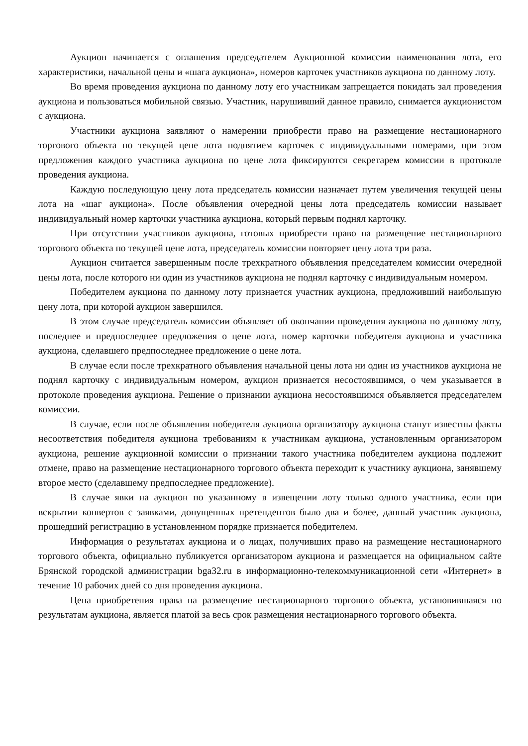Аукцион начинается с оглашения председателем Аукционной комиссии наименования лота, его характеристики, начальной цены и «шага аукциона», номеров карточек участников аукциона по данному лоту.
Во время проведения аукциона по данному лоту его участникам запрещается покидать зал проведения аукциона и пользоваться мобильной связью. Участник, нарушивший данное правило, снимается аукционистом с аукциона.
Участники аукциона заявляют о намерении приобрести право на размещение нестационарного торгового объекта по текущей цене лота поднятием карточек с индивидуальными номерами, при этом предложения каждого участника аукциона по цене лота фиксируются секретарем комиссии в протоколе проведения аукциона.
Каждую последующую цену лота председатель комиссии назначает путем увеличения текущей цены лота на «шаг аукциона». После объявления очередной цены лота председатель комиссии называет индивидуальный номер карточки участника аукциона, который первым поднял карточку.
При отсутствии участников аукциона, готовых приобрести право на размещение нестационарного торгового объекта по текущей цене лота, председатель комиссии повторяет цену лота три раза.
Аукцион считается завершенным после трехкратного объявления председателем комиссии очередной цены лота, после которого ни один из участников аукциона не поднял карточку с индивидуальным номером.
Победителем аукциона по данному лоту признается участник аукциона, предложивший наибольшую цену лота, при которой аукцион завершился.
В этом случае председатель комиссии объявляет об окончании проведения аукциона по данному лоту, последнее и предпоследнее предложения о цене лота, номер карточки победителя аукциона и участника аукциона, сделавшего предпоследнее предложение о цене лота.
В случае если после трехкратного объявления начальной цены лота ни один из участников аукциона не поднял карточку с индивидуальным номером, аукцион признается несостоявшимся, о чем указывается в протоколе проведения аукциона. Решение о признании аукциона несостоявшимся объявляется председателем комиссии.
В случае, если после объявления победителя аукциона организатору аукциона станут известны факты несоответствия победителя аукциона требованиям к участникам аукциона, установленным организатором аукциона, решение аукционной комиссии о признании такого участника победителем аукциона подлежит отмене, право на размещение нестационарного торгового объекта переходит к участнику аукциона, занявшему второе место (сделавшему предпоследнее предложение).
В случае явки на аукцион по указанному в извещении лоту только одного участника, если при вскрытии конвертов с заявками, допущенных претендентов было два и более, данный участник аукциона, прошедший регистрацию в установленном порядке признается победителем.
Информация о результатах аукциона и о лицах, получивших право на размещение нестационарного торгового объекта, официально публикуется организатором аукциона и размещается на официальном сайте Брянской городской администрации bga32.ru в информационно-телекоммуникационной сети «Интернет» в течение 10 рабочих дней со дня проведения аукциона.
Цена приобретения права на размещение нестационарного торгового объекта, установившаяся по результатам аукциона, является платой за весь срок размещения нестационарного торгового объекта.